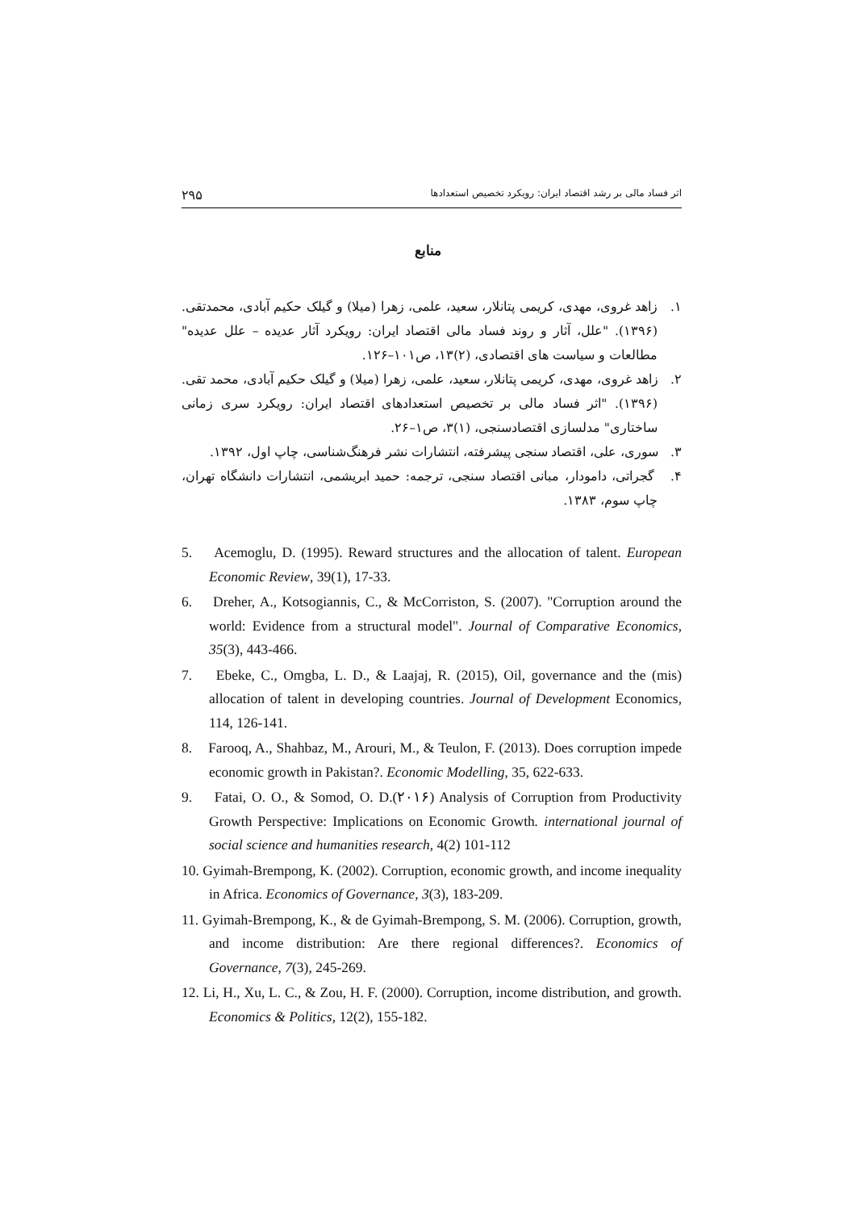اثر فساد مالی بر رشد اقتصاد ایران: رویکرد تخصیص استعدادها ۲۹۵
منابع
۱. زاهد غروی، مهدی، کریمی پتانلار، سعید، علمی، زهرا (میلا) و گیلک حکیم آبادی، محمدتقی. (۱۳۹۶). "علل، آثار و روند فساد مالی اقتصاد ایران: رویکرد آثار عدیده – علل عدیده" مطالعات و سیاست های اقتصادی، (۲)۱۳، ص۱۰۱–۱۲۶.
۲. زاهد غروی، مهدی، کریمی پتانلار، سعید، علمی، زهرا (میلا) و گیلک حکیم آبادی، محمد تقی. (۱۳۹۶). "اثر فساد مالی بر تخصیص استعدادهای اقتصاد ایران: رویکرد سری زمانی ساختاری" مدلسازی اقتصادسنجی، (۱)۳، ص۱–۲۶.
۳. سوری، علی، اقتصاد سنجی پیشرفته، انتشارات نشر فرهنگ‌شناسی، چاپ اول، ۱۳۹۲.
۴. گجراتی، دامودار، مبانی اقتصاد سنجی، ترجمه: حمید ابریشمی، انتشارات دانشگاه تهران، چاپ سوم، ۱۳۸۳.
5. Acemoglu, D. (1995). Reward structures and the allocation of talent. European Economic Review, 39(1), 17-33.
6. Dreher, A., Kotsogiannis, C., & McCorriston, S. (2007). "Corruption around the world: Evidence from a structural model". Journal of Comparative Economics, 35(3), 443-466.
7. Ebeke, C., Omgba, L. D., & Laajaj, R. (2015), Oil, governance and the (mis) allocation of talent in developing countries. Journal of Development Economics, 114, 126-141.
8. Farooq, A., Shahbaz, M., Arouri, M., & Teulon, F. (2013). Does corruption impede economic growth in Pakistan?. Economic Modelling, 35, 622-633.
9. Fatai, O. O., & Somod, O. D.(۲۰۱۶) Analysis of Corruption from Productivity Growth Perspective: Implications on Economic Growth. international journal of social science and humanities research, 4(2) 101-112
10. Gyimah-Brempong, K. (2002). Corruption, economic growth, and income inequality in Africa. Economics of Governance, 3(3), 183-209.
11. Gyimah-Brempong, K., & de Gyimah-Brempong, S. M. (2006). Corruption, growth, and income distribution: Are there regional differences?. Economics of Governance, 7(3), 245-269.
12. Li, H., Xu, L. C., & Zou, H. F. (2000). Corruption, income distribution, and growth. Economics & Politics, 12(2), 155-182.